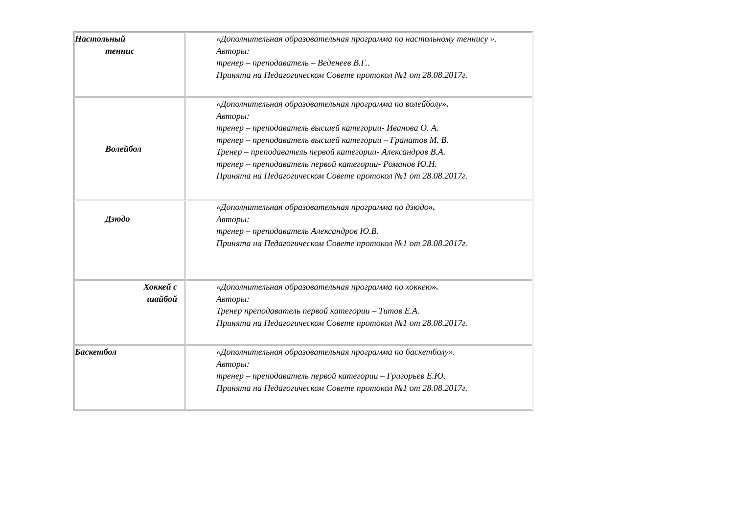| Настольный теннис | «Дополнительная образовательная программа по настольному теннису ». Авторы: тренер – преподаватель – Веденеев В.Г.. Принята на Педагогическом Совете протокол №1 от 28.08.2017г. |
| Волейбол | «Дополнительная образовательная программа по волейболу ». Авторы: тренер – преподаватель высшей категории- Иванова О. А. тренер – преподаватель высшей категории – Гранатов М. В. Тренер – преподаватель первой категории- Александров В.А. тренер – преподаватель первой категории- Романов Ю.Н. Принята на Педагогическом Совете протокол №1 от 28.08.2017г. |
| Дзюдо | «Дополнительная образовательная программа по дзюдо ». Авторы: тренер – преподаватель Александров Ю.В. Принята на Педагогическом Совете протокол №1 от 28.08.2017г. |
| Хоккей с шайбой | «Дополнительная образовательная программа по хоккею ». Авторы: Тренер преподаватель первой категории – Титов Е.А. Принята на Педагогическом Совете протокол №1 от 28.08.2017г. |
| Баскетбол | «Дополнительная образовательная программа по баскетболу». Авторы: тренер – преподаватель первой категории – Григорьев Е.Ю. Принята на Педагогическом Совете протокол №1 от 28.08.2017г. |